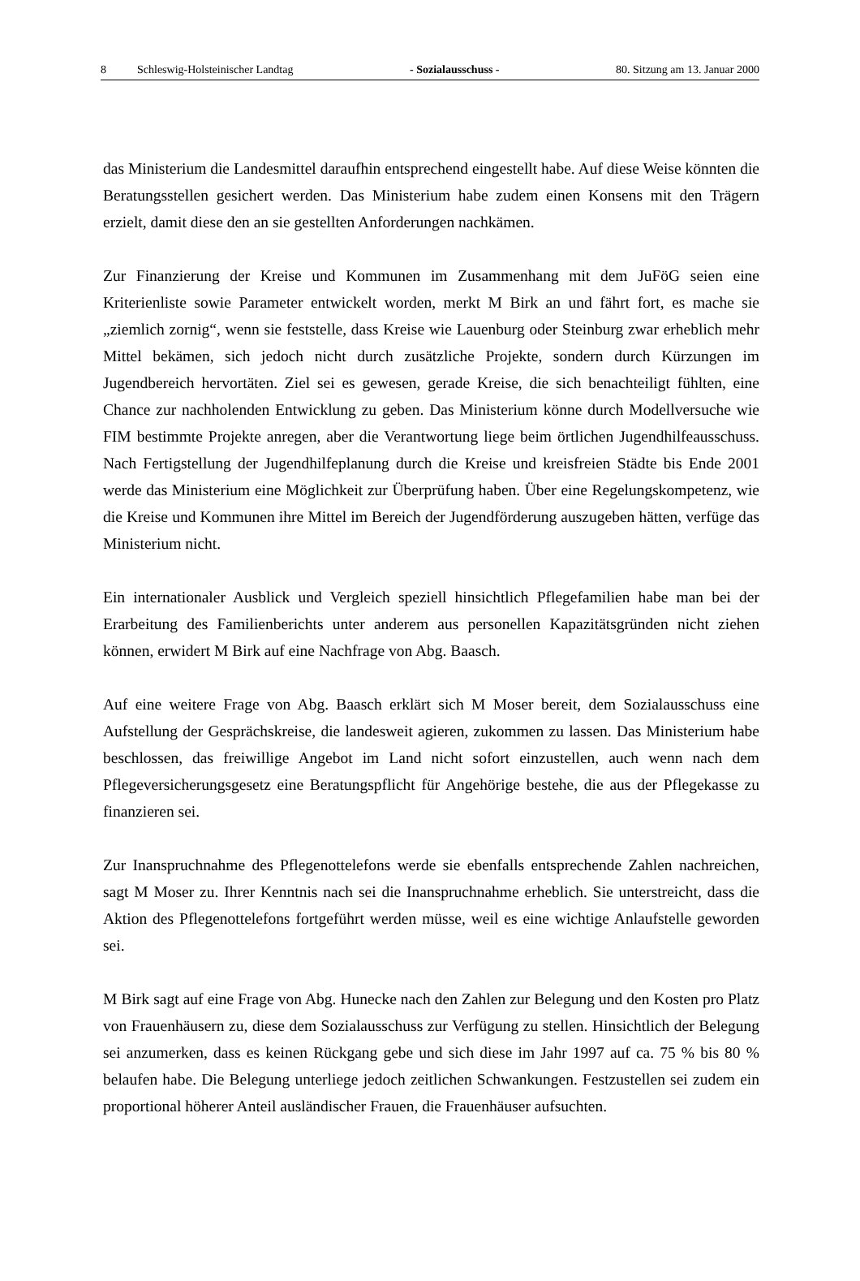8 Schleswig-Holsteinischer Landtag
- Sozialausschuss - 80. Sitzung am 13. Januar 2000
das Ministerium die Landesmittel daraufhin entsprechend eingestellt habe. Auf diese Weise könnten die Beratungsstellen gesichert werden. Das Ministerium habe zudem einen Konsens mit den Trägern erzielt, damit diese den an sie gestellten Anforderungen nachkämen.
Zur Finanzierung der Kreise und Kommunen im Zusammenhang mit dem JuFöG seien eine Kriterienliste sowie Parameter entwickelt worden, merkt M Birk an und fährt fort, es mache sie „ziemlich zornig“, wenn sie feststelle, dass Kreise wie Lauenburg oder Steinburg zwar erheblich mehr Mittel bekämen, sich jedoch nicht durch zusätzliche Projekte, sondern durch Kürzungen im Jugendbereich hervortäten. Ziel sei es gewesen, gerade Kreise, die sich benachteiligt fühlten, eine Chance zur nachholenden Entwicklung zu geben. Das Ministerium könne durch Modellversuche wie FIM bestimmte Projekte anregen, aber die Verantwortung liege beim örtlichen Jugendhilfeausschuss. Nach Fertigstellung der Jugendhilfeplanung durch die Kreise und kreisfreien Städte bis Ende 2001 werde das Ministerium eine Möglichkeit zur Überprüfung haben. Über eine Regelungskompetenz, wie die Kreise und Kommunen ihre Mittel im Bereich der Jugendförderung auszugeben hätten, verfüge das Ministerium nicht.
Ein internationaler Ausblick und Vergleich speziell hinsichtlich Pflegefamilien habe man bei der Erarbeitung des Familienberichts unter anderem aus personellen Kapazitätsgründen nicht ziehen können, erwidert M Birk auf eine Nachfrage von Abg. Baasch.
Auf eine weitere Frage von Abg. Baasch erklärt sich M Moser bereit, dem Sozialausschuss eine Aufstellung der Gesprächskreise, die landesweit agieren, zukommen zu lassen. Das Ministerium habe beschlossen, das freiwillige Angebot im Land nicht sofort einzustellen, auch wenn nach dem Pflegeversicherungsgesetz eine Beratungspflicht für Angehörige bestehe, die aus der Pflegekasse zu finanzieren sei.
Zur Inanspruchnahme des Pflegenottelefons werde sie ebenfalls entsprechende Zahlen nachreichen, sagt M Moser zu. Ihrer Kenntnis nach sei die Inanspruchnahme erheblich. Sie unterstreicht, dass die Aktion des Pflegenottelefons fortgeführt werden müsse, weil es eine wichtige Anlaufstelle geworden sei.
M Birk sagt auf eine Frage von Abg. Hunecke nach den Zahlen zur Belegung und den Kosten pro Platz von Frauenhäusern zu, diese dem Sozialausschuss zur Verfügung zu stellen. Hinsichtlich der Belegung sei anzumerken, dass es keinen Rückgang gebe und sich diese im Jahr 1997 auf ca. 75 % bis 80 % belaufen habe. Die Belegung unterliege jedoch zeitlichen Schwankungen. Festzustellen sei zudem ein proportional höherer Anteil ausländischer Frauen, die Frauenhäuser aufsuchten.